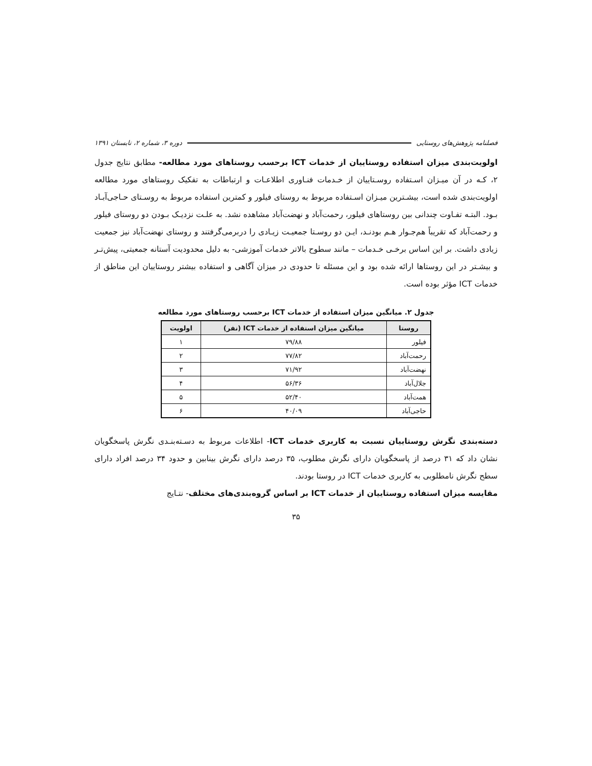فصلنامه پژوهش‌های روستایی دوره ۳، شماره ۲، تابستان ۱۳۹۱
اولویت‌بندی میزان استفاده روستاییان از خدمات ICT برحسب روستاهای مورد مطالعه- مطابق نتایج جدول ۲، کـه در آن میـزان اسـتفاده روسـتاییان از خـدمات فنـاوری اطلاعـات و ارتباطات به تفکیک روستاهای مورد مطالعه اولویت‌بندی شده است، بیشـترین میـزان اسـتفاده مربوط به روستای فیلور و کمترین استفاده مربوط به روسـتای حـاجی‌آبـاد بـود. البتـه تفـاوت چندانی بین روستاهای فیلور، رحمت‌آباد و نهضت‌آباد مشاهده نشد. به علـت نزدیـک بـودن دو روستای فیلور و رحمت‌آباد که تقریباً هم‌جـوار هـم بودنـد، ایـن دو روسـتا جمعیـت زیـادی را دربرمی‌گرفتند و روستای نهضت‌آباد نیز جمعیت زیادی داشت. بر این اساس برخـی خـدمات – مانند سطوح بالاتر خدمات آموزشی- به دلیل محدودیت آستانه جمعیتی، پیش‌تـر و بیشـتر در این روستاها ارائه شده بود و این مسئله تا حدودی در میزان آگاهی و استفاده بیشتر روستاییان این مناطق از خدمات ICT مؤثر بوده است.
جدول ۲. میانگین میزان استفاده از خدمات ICT برحسب روستاهای مورد مطالعه
| روستا | میانگین میزان استفاده از خدمات ICT (نفر) | اولویت |
| --- | --- | --- |
| فیلور | ۷۹/۸۸ | ۱ |
| رحمت‌آباد | ۷۷/۸۲ | ۲ |
| نهضت‌آباد | ۷۱/۹۲ | ۳ |
| جلال‌آباد | ۵۶/۳۶ | ۴ |
| همت‌آباد | ۵۲/۴۰ | ۵ |
| حاجی‌آباد | ۴۰/۰۹ | ۶ |
دسته‌بندی نگرش روستاییان نسبت به کاربری خدمات ICT- اطلاعات مربوط به دسـته‌بنـدی نگرش پاسخگویان نشان داد که ۳۱ درصد از پاسخگویان دارای نگرش مطلوب، ۳۵ درصد دارای نگرش بینابین و حدود ۳۴ درصد افراد دارای سطح نگرش نامطلوبی به کاربری خدمات ICT در روستا بودند.
مقایسه میزان استفاده روستاییان از خدمات ICT بر اساس گروه‌بندی‌های مختلف- نتـایج
۳۵